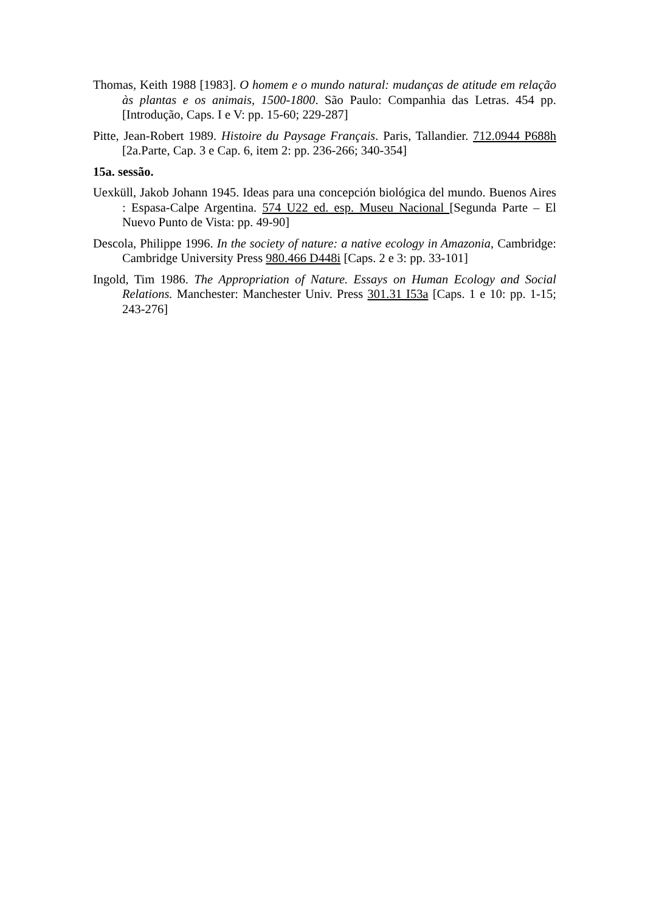Thomas, Keith 1988 [1983]. O homem e o mundo natural: mudanças de atitude em relação às plantas e os animais, 1500-1800. São Paulo: Companhia das Letras. 454 pp. [Introdução, Caps. I e V: pp. 15-60; 229-287]
Pitte, Jean-Robert 1989. Histoire du Paysage Français. Paris, Tallandier. 712.0944 P688h [2a.Parte, Cap. 3 e Cap. 6, item 2: pp. 236-266; 340-354]
15a. sessão.
Uexküll, Jakob Johann 1945. Ideas para una concepción biológica del mundo. Buenos Aires : Espasa-Calpe Argentina. 574 U22 ed. esp. Museu Nacional [Segunda Parte – El Nuevo Punto de Vista: pp. 49-90]
Descola, Philippe 1996. In the society of nature: a native ecology in Amazonia, Cambridge: Cambridge University Press 980.466 D448i [Caps. 2 e 3: pp. 33-101]
Ingold, Tim 1986. The Appropriation of Nature. Essays on Human Ecology and Social Relations. Manchester: Manchester Univ. Press 301.31 I53a [Caps. 1 e 10: pp. 1-15; 243-276]